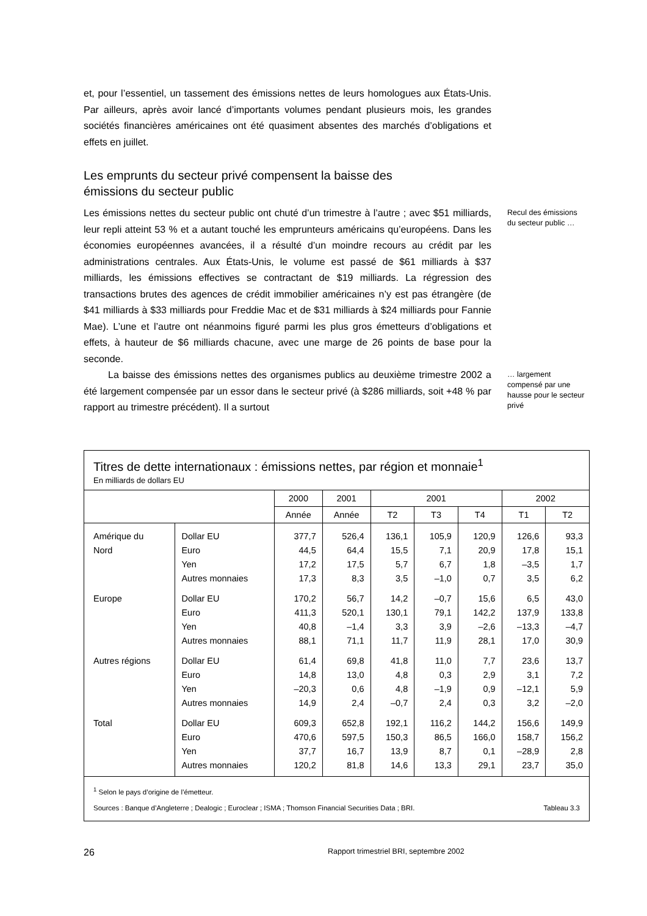et, pour l’essentiel, un tassement des émissions nettes de leurs homologues aux États-Unis. Par ailleurs, après avoir lancé d’importants volumes pendant plusieurs mois, les grandes sociétés financières américaines ont été quasiment absentes des marchés d’obligations et effets en juillet.
Les emprunts du secteur privé compensent la baisse des émissions du secteur public
Les émissions nettes du secteur public ont chuté d’un trimestre à l’autre ; avec $51 milliards, leur repli atteint 53 % et a autant touché les emprunteurs américains qu’européens. Dans les économies européennes avancées, il a résulté d’un moindre recours au crédit par les administrations centrales. Aux États-Unis, le volume est passé de $61 milliards à $37 milliards, les émissions effectives se contractant de $19 milliards. La régression des transactions brutes des agences de crédit immobilier américaines n’y est pas étrangère (de $41 milliards à $33 milliards pour Freddie Mac et de $31 milliards à $24 milliards pour Fannie Mae). L’une et l’autre ont néanmoins figuré parmi les plus gros émetteurs d’obligations et effets, à hauteur de $6 milliards chacune, avec une marge de 26 points de base pour la seconde.
Recul des émissions du secteur public …
La baisse des émissions nettes des organismes publics au deuxième trimestre 2002 a été largement compensée par un essor dans le secteur privé (à $286 milliards, soit +48 % par rapport au trimestre précédent). Il a surtout
… largement compensé par une hausse pour le secteur privé
Titres de dette internationaux : émissions nettes, par région et monnaie<sup>1</sup>
En milliards de dollars EU
| | | 2000 | 2001 | 2001 | | | 2002 | |
| --- | --- | --- | --- | --- | --- | --- | --- | --- |
| | | Année | Année | T2 | T3 | T4 | T1 | T2 |
| Amérique du | Dollar EU | 377,7 | 526,4 | 136,1 | 105,9 | 120,9 | 126,6 | 93,3 |
| Nord | Euro | 44,5 | 64,4 | 15,5 | 7,1 | 20,9 | 17,8 | 15,1 |
| | Yen | 17,2 | 17,5 | 5,7 | 6,7 | 1,8 | –3,5 | 1,7 |
| | Autres monnaies | 17,3 | 8,3 | 3,5 | –1,0 | 0,7 | 3,5 | 6,2 |
| Europe | Dollar EU | 170,2 | 56,7 | 14,2 | –0,7 | 15,6 | 6,5 | 43,0 |
| | Euro | 411,3 | 520,1 | 130,1 | 79,1 | 142,2 | 137,9 | 133,8 |
| | Yen | 40,8 | –1,4 | 3,3 | 3,9 | –2,6 | –13,3 | –4,7 |
| | Autres monnaies | 88,1 | 71,1 | 11,7 | 11,9 | 28,1 | 17,0 | 30,9 |
| Autres régions | Dollar EU | 61,4 | 69,8 | 41,8 | 11,0 | 7,7 | 23,6 | 13,7 |
| | Euro | 14,8 | 13,0 | 4,8 | 0,3 | 2,9 | 3,1 | 7,2 |
| | Yen | –20,3 | 0,6 | 4,8 | –1,9 | 0,9 | –12,1 | 5,9 |
| | Autres monnaies | 14,9 | 2,4 | –0,7 | 2,4 | 0,3 | 3,2 | –2,0 |
| Total | Dollar EU | 609,3 | 652,8 | 192,1 | 116,2 | 144,2 | 156,6 | 149,9 |
| | Euro | 470,6 | 597,5 | 150,3 | 86,5 | 166,0 | 158,7 | 156,2 |
| | Yen | 37,7 | 16,7 | 13,9 | 8,7 | 0,1 | –28,9 | 2,8 |
| | Autres monnaies | 120,2 | 81,8 | 14,6 | 13,3 | 29,1 | 23,7 | 35,0 |
<sup>1</sup> Selon le pays d’origine de l’émetteur.
Sources : Banque d’Angleterre ; Dealogic ; Euroclear ; ISMA ; Thomson Financial Securities Data ; BRI. Tableau 3.3
26 Rapport trimestriel BRI, septembre 2002